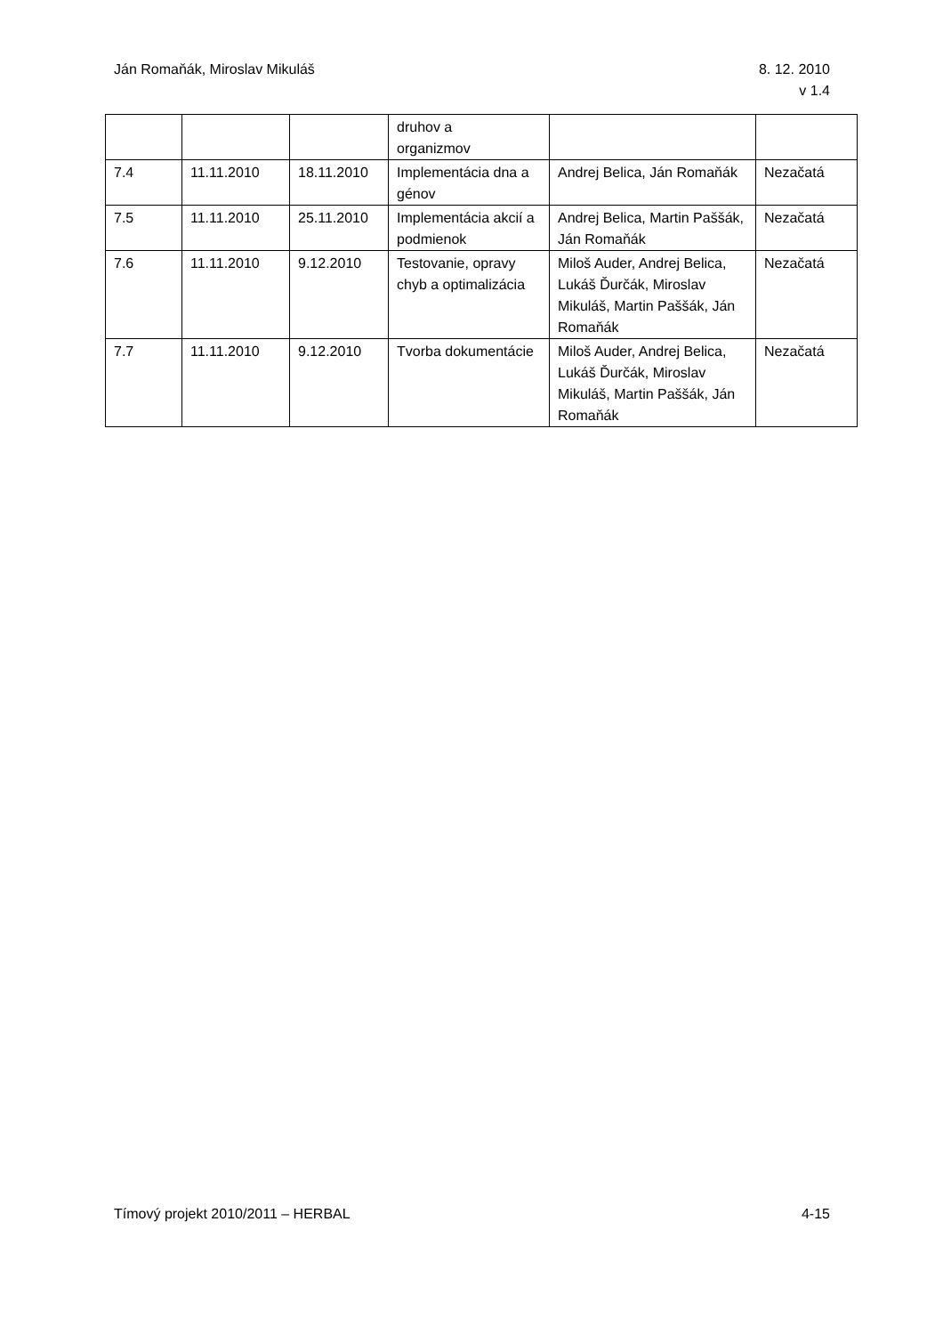Ján Romaňák, Miroslav Mikuláš 8. 12. 2010
v 1.4
| | | | druhov a organizmov | | |
| 7.4 | 11.11.2010 | 18.11.2010 | Implementácia dna a génov | Andrej Belica, Ján Romaňák | Nezačatá |
| 7.5 | 11.11.2010 | 25.11.2010 | Implementácia akcií a podmienok | Andrej Belica, Martin Paššák, Ján Romaňák | Nezačatá |
| 7.6 | 11.11.2010 | 9.12.2010 | Testovanie, opravy chyb a optimalizácia | Miloš Auder, Andrej Belica, Lukáš Ďurčák, Miroslav Mikuláš, Martin Paššák, Ján Romaňák | Nezačatá |
| 7.7 | 11.11.2010 | 9.12.2010 | Tvorba dokumentácie | Miloš Auder, Andrej Belica, Lukáš Ďurčák, Miroslav Mikuláš, Martin Paššák, Ján Romaňák | Nezačatá |
Tímový projekt 2010/2011 – HERBAL
4-15